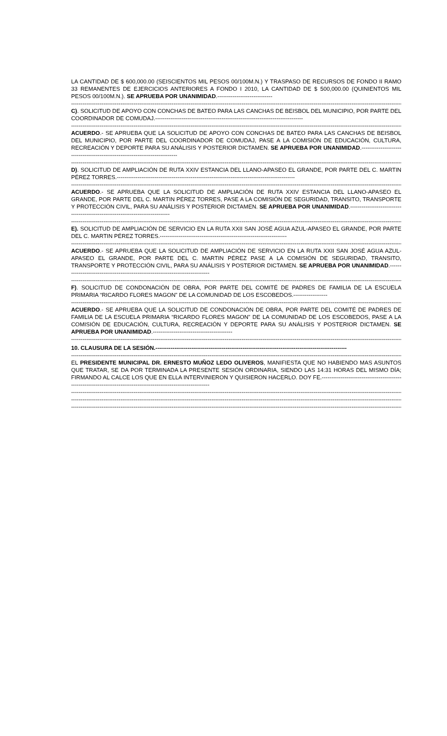LA CANTIDAD DE $ 600,000.00 (SEISCIENTOS MIL PESOS 00/100M.N.) Y TRASPASO DE RECURSOS DE FONDO II RAMO 33 REMANENTES DE EJERCICIOS ANTERIORES A FONDO I 2010, LA CANTIDAD DE $ 500,000.00 (QUINIENTOS MIL PESOS 00/100M.N.). SE APRUEBA POR UNANIMIDAD.-----------------------------
--------------------------------------------------------------------------------------------------------------------------------------------------------------------------------
C). SOLICITUD DE APOYO CON CONCHAS DE BATEO PARA LAS CANCHAS DE BEISBOL DEL MUNICIPIO, POR PARTE DEL COORDINADOR DE COMUDAJ.------------------------------------------------------------------------------
--------------------------------------------------------------------------------------------------------------------------------------------------------------------------------
ACUERDO.- SE APRUEBA QUE LA SOLICITUD DE APOYO CON CONCHAS DE BATEO PARA LAS CANCHAS DE BEISBOL DEL MUNICIPIO, POR PARTE DEL COORDINADOR DE COMUDAJ, PASE A LA COMISIÓN DE EDUCACIÓN, CULTURA, RECREACIÓN Y DEPORTE PARA SU ANÁLISIS Y POSTERIOR DICTAMEN. SE APRUEBA POR UNANIMIDAD.-----------------------------------------------------------------------------
--------------------------------------------------------------------------------------------------------------------------------------------------------------------------------
D). SOLICITUD DE AMPLIACIÓN DE RUTA XXIV ESTANCIA DEL LLANO-APASEO EL GRANDE, POR PARTE DEL C. MARTIN PÉREZ TORRES.----------------------------------------------------------------------------------------------
--------------------------------------------------------------------------------------------------------------------------------------------------------------------------------
ACUERDO.- SE APRUEBA QUE LA SOLICITUD DE AMPLIACIÓN DE RUTA XXIV ESTANCIA DEL LLANO-APASEO EL GRANDE, POR PARTE DEL C. MARTIN PÉREZ TORRES, PASE A LA COMISIÓN DE SEGURIDAD, TRANSITO, TRANSPORTE Y PROTECCIÓN CIVIL, PARA SU ANÁLISIS Y POSTERIOR DICTAMEN. SE APRUEBA POR UNANIMIDAD.-------------------------------------------------------------------------------
--------------------------------------------------------------------------------------------------------------------------------------------------------------------------------
E). SOLICITUD DE AMPLIACIÓN DE SERVICIO EN LA RUTA XXII SAN JOSÉ AGUA AZUL-APASEO EL GRANDE, POR PARTE DEL C. MARTIN PÉREZ TORRES.-------------------------------------------------------------------
--------------------------------------------------------------------------------------------------------------------------------------------------------------------------------
ACUERDO.- SE APRUEBA QUE LA SOLICITUD DE AMPLIACIÓN DE SERVICIO EN LA RUTA XXII SAN JOSÉ AGUA AZUL-APASEO EL GRANDE, POR PARTE DEL C. MARTIN PÉREZ PASE A LA COMISIÓN DE SEGURIDAD, TRANSITO, TRANSPORTE Y PROTECCIÓN CIVIL, PARA SU ANÁLISIS Y POSTERIOR DICTAMEN. SE APRUEBA POR UNANIMIDAD.-------------------------------------------------------------------------------
--------------------------------------------------------------------------------------------------------------------------------------------------------------------------------
F). SOLICITUD DE CONDONACIÓN DE OBRA, POR PARTE DEL COMITÉ DE PADRES DE FAMILIA DE LA ESCUELA PRIMARIA “RICARDO FLORES MAGON” DE LA COMUNIDAD DE LOS ESCOBEDOS.------------------
--------------------------------------------------------------------------------------------------------------------------------------------------------------------------------
ACUERDO.- SE APRUEBA QUE LA SOLICITUD DE CONDONACIÓN DE OBRA, POR PARTE DEL COMITÉ DE PADRES DE FAMILIA DE LA ESCUELA PRIMARIA “RICARDO FLORES MAGON” DE LA COMUNIDAD DE LOS ESCOBEDOS, PASE A LA COMISIÓN DE EDUCACIÓN, CULTURA, RECREACIÓN Y DEPORTE PARA SU ANÁLISIS Y POSTERIOR DICTAMEN. SE APRUEBA POR UNANIMIDAD.------------------------------------------
--------------------------------------------------------------------------------------------------------------------------------------------------------------------------------
10. CLAUSURA DE LA SESIÓN.-----------------------------------------------------------------------------------------------------
--------------------------------------------------------------------------------------------------------------------------------------------------------------------------------
EL PRESIDENTE MUNICIPAL DR. ERNESTO MUÑOZ LEDO OLIVEROS, MANIFIESTA QUE NO HABIENDO MAS ASUNTOS QUE TRATAR, SE DA POR TERMINADA LA PRESENTE SESIÓN ORDINARIA, SIENDO LAS 14:31 HORAS DEL MISMO DÍA; FIRMANDO AL CALCE LOS QUE EN ELLA INTERVINIERON Y QUISIERON HACERLO. DOY FE.-------------------------------------------------------------------------------------------------------------------
--------------------------------------------------------------------------------------------------------------------------------------------------------------------------------
--------------------------------------------------------------------------------------------------------------------------------------------------------------------------------
--------------------------------------------------------------------------------------------------------------------------------------------------------------------------------